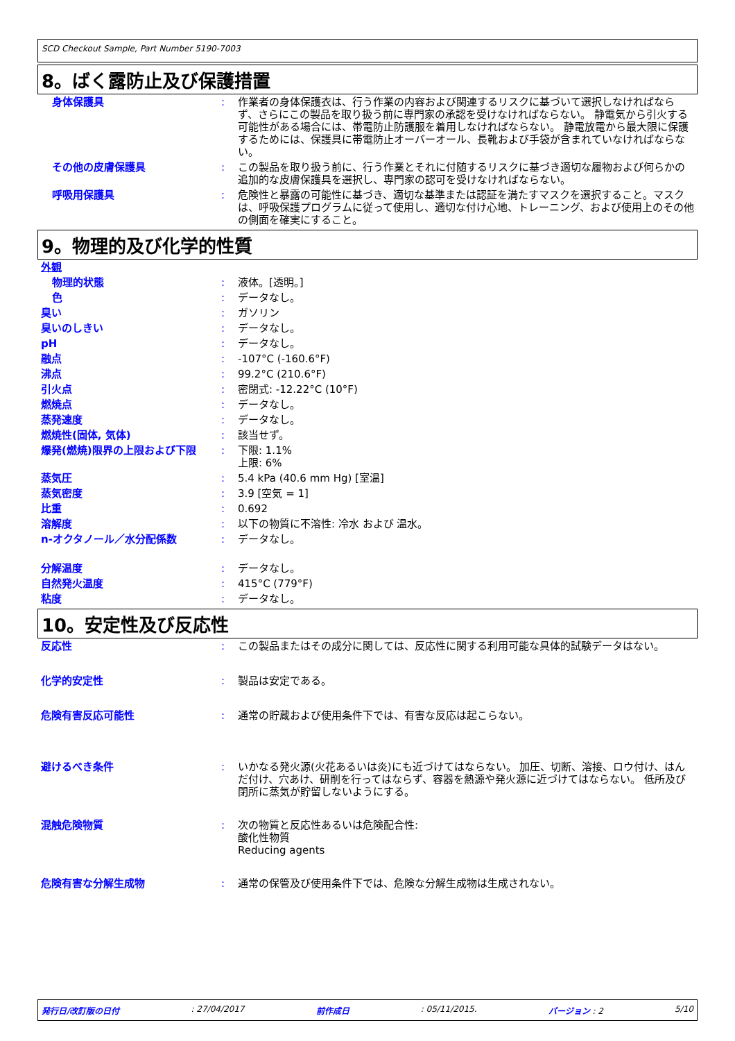SCD Checkout Sample, Part Number 5190-7003
8。ばく露防止及び保護措置
| 身体保護具 | : | 作業者の身体保護衣は、行う作業の内容および関連するリスクに基づいて選択しなければならず、さらにこの製品を取り扱う前に専門家の承認を受けなければならない。 静電気から引火する可能性がある場合には、帯電防止防護服を着用しなければならない。 静電放電から最大限に保護するためには、保護具に帯電防止オーバーオール、長靴および手袋が含まれていなければならない。 |
| その他の皮膚保護具 | : | この製品を取り扱う前に、行う作業とそれに付随するリスクに基づき適切な履物および何らかの追加的な皮膚保護具を選択し、専門家の認可を受けなければならない。 |
| 呼吸用保護具 | : | 危険性と暴露の可能性に基づき、適切な基準または認証を満たすマスクを選択すること。マスクは、呼吸保護プログラムに従って使用し、適切な付け心地、トレーニング、および使用上のその他の側面を確実にすること。 |
9。物理的及び化学的性質
| 外観 | | |
| 物理的状態 | : | 液体。[透明。] |
| 色 | : | データなし。 |
| 臭い | : | ガソリン |
| 臭いのしきい | : | データなし。 |
| pH | : | データなし。 |
| 融点 | : | -107°C (-160.6°F) |
| 沸点 | : | 99.2°C (210.6°F) |
| 引火点 | : | 密閉式: -12.22°C (10°F) |
| 燃焼点 | : | データなし。 |
| 蒸発速度 | : | データなし。 |
| 燃焼性(固体, 気体) | : | 該当せず。 |
| 爆発(燃焼)限界の上限および下限 | : | 下限: 1.1% 上限: 6% |
| 蒸気圧 | : | 5.4 kPa (40.6 mm Hg) [室温] |
| 蒸気密度 | : | 3.9 [空気 = 1] |
| 比重 | : | 0.692 |
| 溶解度 | : | 以下の物質に不溶性: 冷水 および 温水。 |
| n-オクタノール／水分配係数 | : | データなし。 |
| 分解温度 | : | データなし。 |
| 自然発火温度 | : | 415°C (779°F) |
| 粘度 | : | データなし。 |
10。安定性及び反応性
| 反応性 | : | この製品またはその成分に関しては、反応性に関する利用可能な具体的試験データはない。 |
| 化学的安定性 | : | 製品は安定である。 |
| 危険有害反応可能性 | : | 通常の貯蔵および使用条件下では、有害な反応は起こらない。 |
| 避けるべき条件 | : | いかなる発火源(火花あるいは炎)にも近づけてはならない。 加圧、切断、溶接、ロウ付け、はんだ付け、穴あけ、研削を行ってはならず、容器を熱源や発火源に近づけてはならない。 低所及び閉所に蒸気が貯留しないようにする。 |
| 混触危険物質 | : | 次の物質と反応性あるいは危険配合性: 酸化性物質 Reducing agents |
| 危険有害な分解生成物 | : | 通常の保管及び使用条件下では、危険な分解生成物は生成されない。 |
発行日/改訂版の日付 : 27/04/2017 前作成日 : 05/11/2015. バージョン : 2 5/10